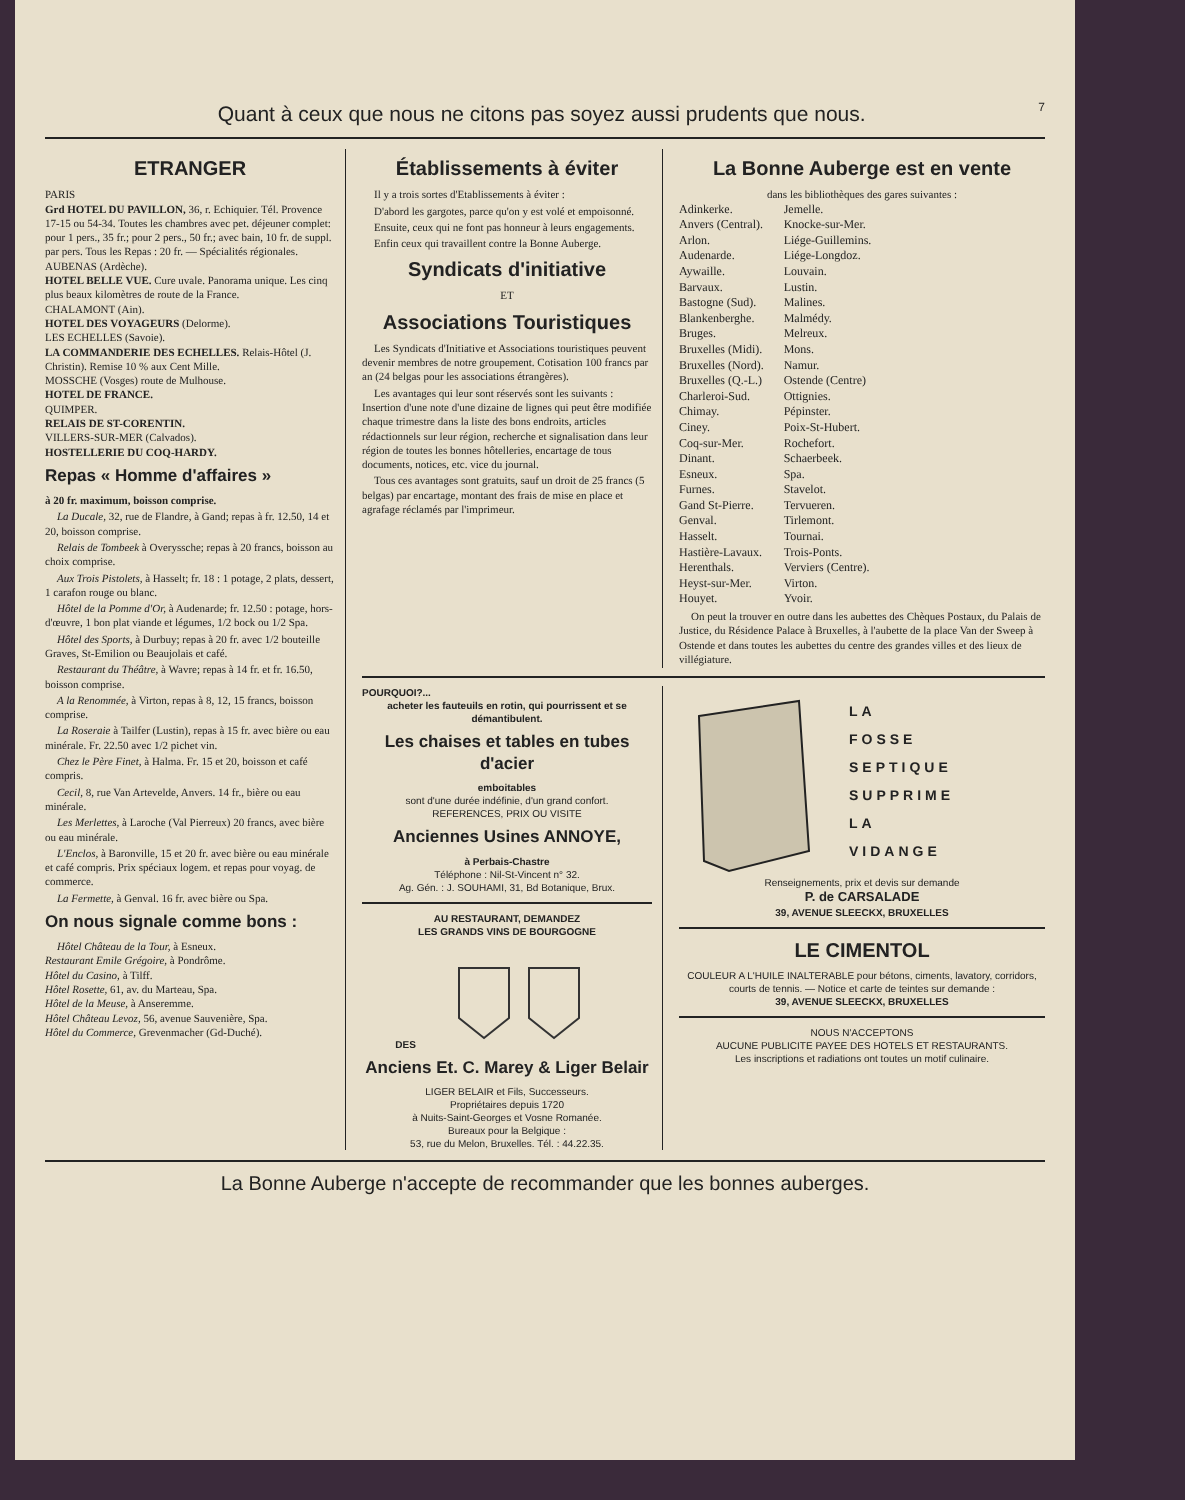Quant à ceux que nous ne citons pas soyez aussi prudents que nous. 7
ETRANGER
PARIS
Grd HOTEL DU PAVILLON, 36, r. Echiquier. Tél. Provence 17-15 ou 54-34. Toutes les chambres avec pet. déjeuner complet: pour 1 pers., 35 fr.; pour 2 pers., 50 fr.; avec bain, 10 fr. de suppl. par pers. Tous les Repas : 20 fr. — Spécialités régionales.
AUBENAS (Ardèche).
HOTEL BELLE VUE. Cure uvale. Panorama unique. Les cinq plus beaux kilomètres de route de la France.
CHALAMONT (Ain).
HOTEL DES VOYAGEURS (Delorme).
LES ECHELLES (Savoie).
LA COMMANDERIE DES ECHELLES. Relais-Hôtel (J. Christin). Remise 10 % aux Cent Mille.
MOSSCHE (Vosges) route de Mulhouse.
HOTEL DE FRANCE.
QUIMPER.
RELAIS DE ST-CORENTIN.
VILLERS-SUR-MER (Calvados).
HOSTELLERIE DU COQ-HARDY.
Repas « Homme d'affaires »
à 20 fr. maximum, boisson comprise.
La Ducale, 32, rue de Flandre, à Gand; repas à fr. 12.50, 14 et 20, boisson comprise.
Relais de Tombeek à Overyssche; repas à 20 francs, boisson au choix comprise.
Aux Trois Pistolets, à Hasselt; fr. 18 : 1 potage, 2 plats, dessert, 1 carafon rouge ou blanc.
Hôtel de la Pomme d'Or, à Audenarde; fr. 12.50 : potage, hors-d'œuvre, 1 bon plat viande et légumes, 1/2 bock ou 1/2 Spa.
Hôtel des Sports, à Durbuy; repas à 20 fr. avec 1/2 bouteille Graves, St-Emilion ou Beaujolais et café.
Restaurant du Théâtre, à Wavre; repas à 14 fr. et fr. 16.50, boisson comprise.
A la Renommée, à Virton, repas à 8, 12, 15 francs, boisson comprise.
La Roseraie à Tailfer (Lustin), repas à 15 fr. avec bière ou eau minérale. Fr. 22.50 avec 1/2 pichet vin.
Chez le Père Finet, à Halma. Fr. 15 et 20, boisson et café compris.
Cecil, 8, rue Van Artevelde, Anvers. 14 fr., bière ou eau minérale.
Les Merlettes, à Laroche (Val Pierreux) 20 francs, avec bière ou eau minérale.
L'Enclos, à Baronville, 15 et 20 fr. avec bière ou eau minérale et café compris. Prix spéciaux logem. et repas pour voyag. de commerce.
La Fermette, à Genval. 16 fr. avec bière ou Spa.
On nous signale comme bons :
Hôtel Château de la Tour, à Esneux.
Restaurant Emile Grégoire, à Pondrôme.
Hôtel du Casino, à Tilff.
Hôtel Rosette, 61, av. du Marteau, Spa.
Hôtel de la Meuse, à Anseremme.
Hôtel Château Levoz, 56, avenue Sauvenière, Spa.
Hôtel du Commerce, Grevenmacher (Gd-Duché).
Établissements à éviter
Il y a trois sortes d'Etablissements à éviter :
D'abord les gargotes, parce qu'on y est volé et empoisonné.
Ensuite, ceux qui ne font pas honneur à leurs engagements.
Enfin ceux qui travaillent contre la Bonne Auberge.
Syndicats d'initiative
ET
Associations Touristiques
Les Syndicats d'Initiative et Associations touristiques peuvent devenir membres de notre groupement. Cotisation 100 francs par an (24 belgas pour les associations étrangères).
Les avantages qui leur sont réservés sont les suivants : Insertion d'une note d'une dizaine de lignes qui peut être modifiée chaque trimestre dans la liste des bons endroits, articles rédactionnels sur leur région, recherche et signalisation dans leur région de toutes les bonnes hôtelleries, encartage de tous documents, notices, etc. vice du journal.
Tous ces avantages sont gratuits, sauf un droit de 25 francs (5 belgas) par encartage, montant des frais de mise en place et agrafage réclamés par l'imprimeur.
La Bonne Auberge est en vente
dans les bibliothèques des gares suivantes :
Adinkerke.
Anvers (Central).
Arlon.
Audenarde.
Aywaille.
Barvaux.
Bastogne (Sud).
Blankenberghe.
Bruges.
Bruxelles (Midi).
Bruxelles (Nord).
Bruxelles (Q.-L.)
Charleroi-Sud.
Chimay.
Ciney.
Coq-sur-Mer.
Dinant.
Esneux.
Furnes.
Gand St-Pierre.
Genval.
Hasselt.
Hastière-Lavaux.
Herenthals.
Heyst-sur-Mer.
Houyet.
Jemelle.
Knocke-sur-Mer.
Liége-Guillemins.
Liége-Longdoz.
Louvain.
Lustin.
Malines.
Malmédy.
Melreux.
Mons.
Namur.
Ostende (Centre)
Ottignies.
Pépinster.
Poix-St-Hubert.
Rochefort.
Schaerbeek.
Spa.
Stavelot.
Tervueren.
Tirlemont.
Tournai.
Trois-Ponts.
Verviers (Centre).
Virton.
Yvoir.
On peut la trouver en outre dans les aubettes des Chèques Postaux, du Palais de Justice, du Résidence Palace à Bruxelles, à l'aubette de la place Van der Sweep à Ostende et dans toutes les aubettes du centre des grandes villes et des lieux de villégiature.
POURQUOI?...
acheter les fauteuils en rotin, qui pourrissent et se démantibulent.
Les chaises et tables en tubes d'acier
emboitables
sont d'une durée indéfinie, d'un grand confort.
REFERENCES, PRIX OU VISITE
Anciennes Usines ANNOYE,
à Perbais-Chastre
Téléphone : Nil-St-Vincent n° 32.
Ag. Gén. : J. SOUHAMI, 31, Bd Botanique, Brux.
AU RESTAURANT, DEMANDEZ
LES GRANDS VINS DE BOURGOGNE
DES
Anciens Et. C. Marey & Liger Belair
LIGER BELAIR et Fils, Successeurs.
Propriétaires depuis 1720
à Nuits-Saint-Georges et Vosne Romanée.
Bureaux pour la Belgique :
53, rue du Melon, Bruxelles. Tél. : 44.22.35.
LA
FOSSE
SEPTIQUE
SUPPRIME
LA
VIDANGE
Renseignements, prix et devis sur demande
P. de CARSALADE
39, AVENUE SLEECKX, BRUXELLES
LE CIMENTOL
COULEUR A L'HUILE INALTERABLE pour bétons, ciments, lavatory, corridors, courts de tennis. — Notice et carte de teintes sur demande :
39, AVENUE SLEECKX, BRUXELLES
NOUS N'ACCEPTONS
AUCUNE PUBLICITE PAYEE DES HOTELS ET RESTAURANTS.
Les inscriptions et radiations ont toutes un motif culinaire.
La Bonne Auberge n'accepte de recommander que les bonnes auberges.